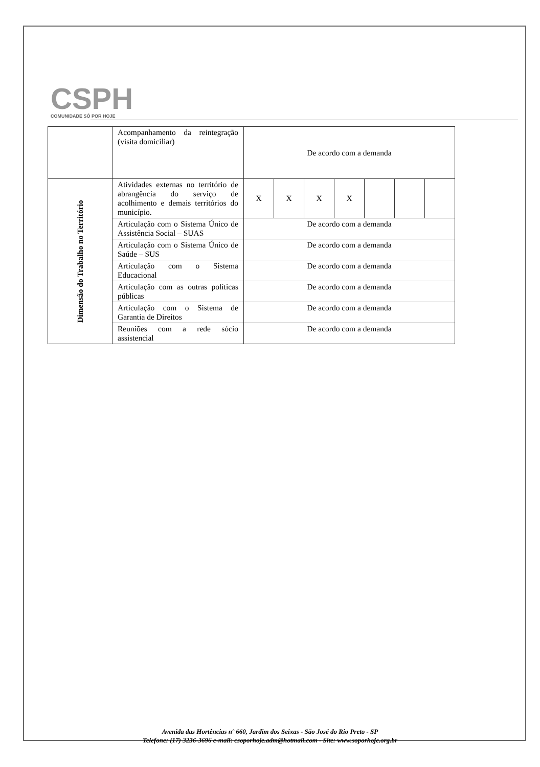CSPH
COMUNIDADE SÓ POR HOJE
| | Acompanhamento da reintegração (visita domiciliar) | De acordo com a demanda | | | | | | |
| Dimensão do Trabalho no Território | Atividades externas no território de abrangência do serviço de acolhimento e demais territórios do município. | X | X | X | X | | | |
| | Articulação com o Sistema Único de Assistência Social – SUAS | De acordo com a demanda | | | | | | |
| | Articulação com o Sistema Único de Saúde – SUS | De acordo com a demanda | | | | | | |
| | Articulação com o Sistema Educacional | De acordo com a demanda | | | | | | |
| | Articulação com as outras políticas públicas | De acordo com a demanda | | | | | | |
| | Articulação com o Sistema de Garantia de Direitos | De acordo com a demanda | | | | | | |
| | Reuniões com a rede sócio assistencial | De acordo com a demanda | | | | | | |
Avenida das Hortências nº 660, Jardim dos Seixas - São José do Rio Preto - SP
Telefone: (17) 3236-3696 e-mail: csoporhoje.adm@hotmail.com - Site: www.soporhoje.org.br